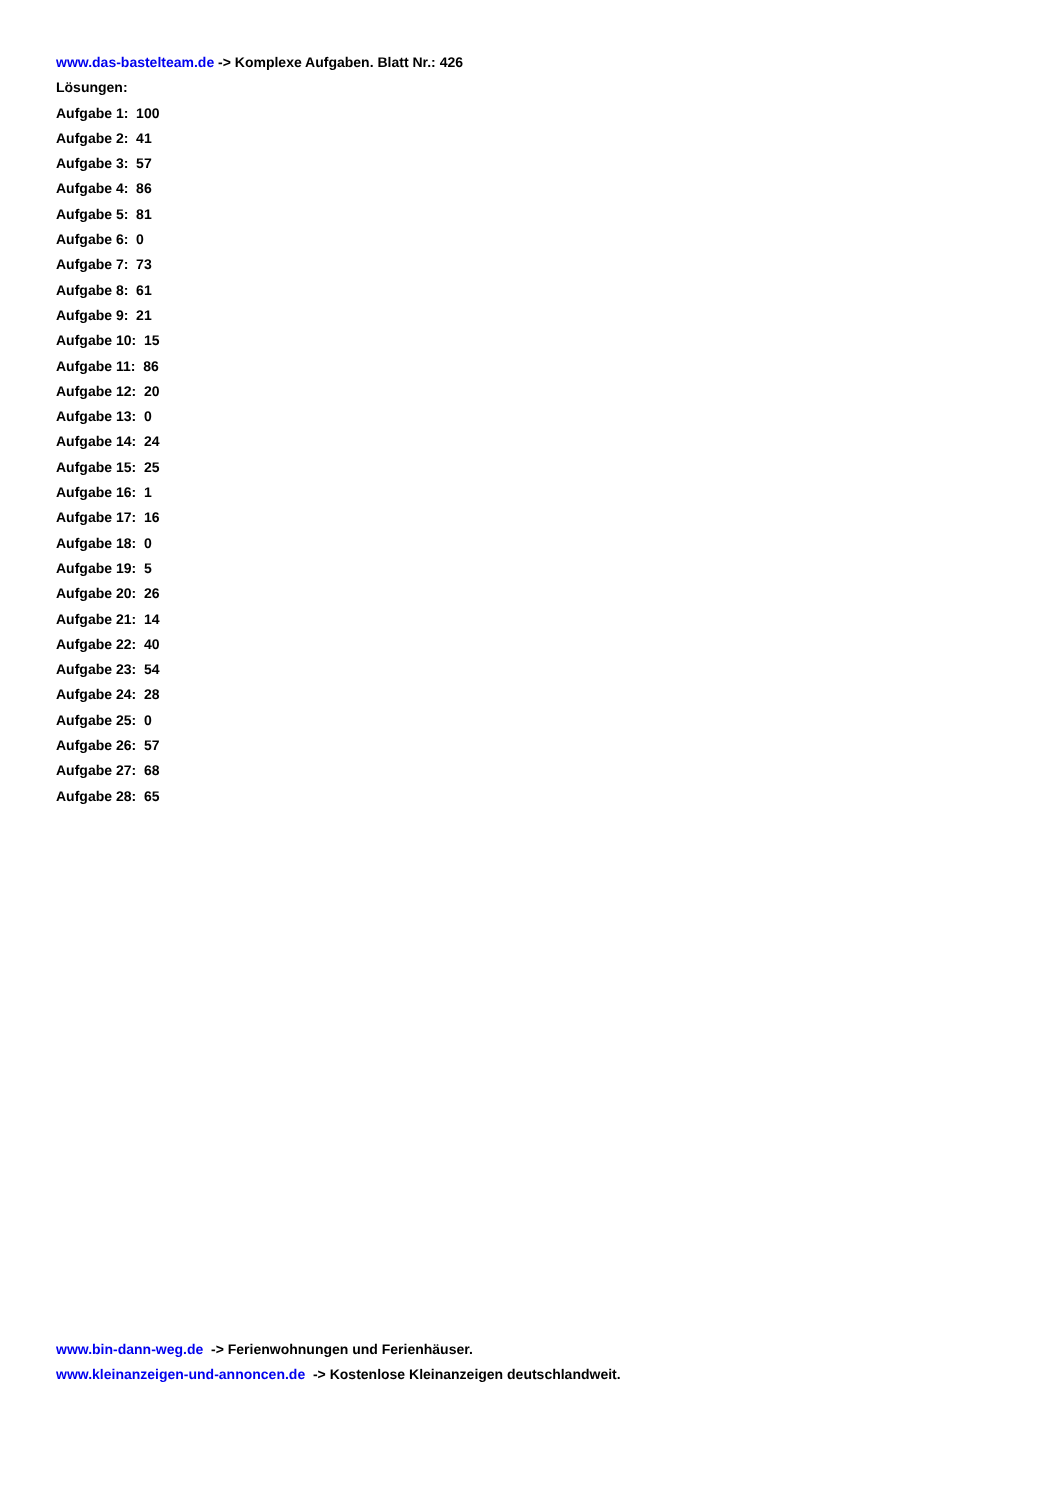www.das-bastelteam.de -> Komplexe Aufgaben. Blatt Nr.: 426
Lösungen:
Aufgabe 1: 100
Aufgabe 2: 41
Aufgabe 3: 57
Aufgabe 4: 86
Aufgabe 5: 81
Aufgabe 6: 0
Aufgabe 7: 73
Aufgabe 8: 61
Aufgabe 9: 21
Aufgabe 10: 15
Aufgabe 11: 86
Aufgabe 12: 20
Aufgabe 13: 0
Aufgabe 14: 24
Aufgabe 15: 25
Aufgabe 16: 1
Aufgabe 17: 16
Aufgabe 18: 0
Aufgabe 19: 5
Aufgabe 20: 26
Aufgabe 21: 14
Aufgabe 22: 40
Aufgabe 23: 54
Aufgabe 24: 28
Aufgabe 25: 0
Aufgabe 26: 57
Aufgabe 27: 68
Aufgabe 28: 65
www.bin-dann-weg.de -> Ferienwohnungen und Ferienhäuser.
www.kleinanzeigen-und-annoncen.de -> Kostenlose Kleinanzeigen deutschlandweit.